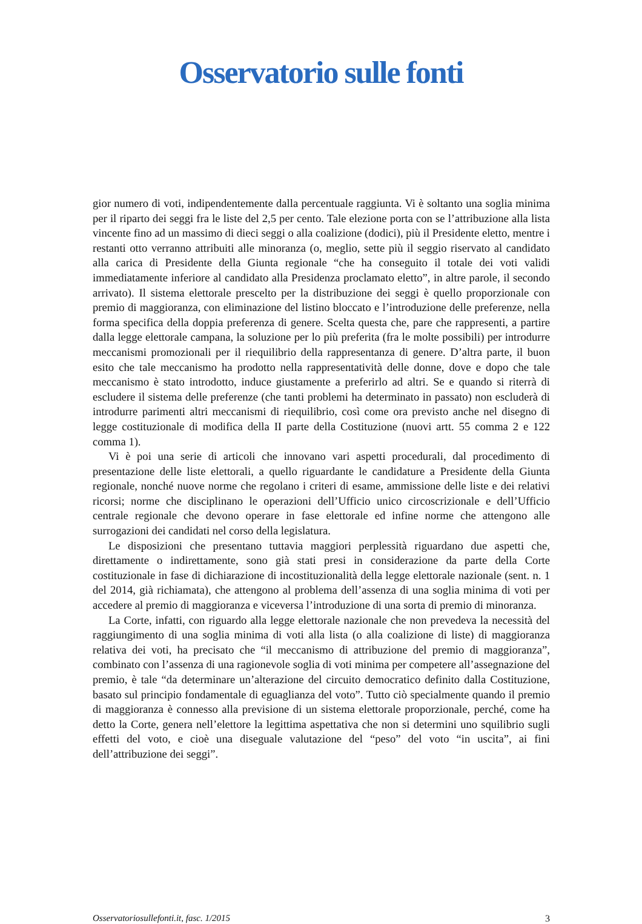Osservatorio sulle fonti
gior numero di voti, indipendentemente dalla percentuale raggiunta. Vi è soltanto una soglia minima per il riparto dei seggi fra le liste del 2,5 per cento. Tale elezione porta con se l’attribuzione alla lista vincente fino ad un massimo di dieci seggi o alla coalizione (dodici), più il Presidente eletto, mentre i restanti otto verranno attribuiti alle minoranza (o, meglio, sette più il seggio riservato al candidato alla carica di Presidente della Giunta regionale “che ha conseguito il totale dei voti validi immediatamente inferiore al candidato alla Presidenza proclamato eletto”, in altre parole, il secondo arrivato). Il sistema elettorale prescelto per la distribuzione dei seggi è quello proporzionale con premio di maggioranza, con eliminazione del listino bloccato e l’introduzione delle preferenze, nella forma specifica della doppia preferenza di genere. Scelta questa che, pare che rappresenti, a partire dalla legge elettorale campana, la soluzione per lo più preferita (fra le molte possibili) per introdurre meccanismi promozionali per il riequilibrio della rappresentanza di genere. D’altra parte, il buon esito che tale meccanismo ha prodotto nella rappresentatività delle donne, dove e dopo che tale meccanismo è stato introdotto, induce giustamente a preferirlo ad altri. Se e quando si riterrà di escludere il sistema delle preferenze (che tanti problemi ha determinato in passato) non escluderà di introdurre parimenti altri meccanismi di riequilibrio, così come ora previsto anche nel disegno di legge costituzionale di modifica della II parte della Costituzione (nuovi artt. 55 comma 2 e 122 comma 1).
Vi è poi una serie di articoli che innovano vari aspetti procedurali, dal procedimento di presentazione delle liste elettorali, a quello riguardante le candidature a Presidente della Giunta regionale, nonché nuove norme che regolano i criteri di esame, ammissione delle liste e dei relativi ricorsi; norme che disciplinano le operazioni dell’Ufficio unico circoscrizionale e dell’Ufficio centrale regionale che devono operare in fase elettorale ed infine norme che attengono alle surrogazioni dei candidati nel corso della legislatura.
Le disposizioni che presentano tuttavia maggiori perplessità riguardano due aspetti che, direttamente o indirettamente, sono già stati presi in considerazione da parte della Corte costituzionale in fase di dichiarazione di incostituzionalità della legge elettorale nazionale (sent. n. 1 del 2014, già richiamata), che attengono al problema dell’assenza di una soglia minima di voti per accedere al premio di maggioranza e viceversa l’introduzione di una sorta di premio di minoranza.
La Corte, infatti, con riguardo alla legge elettorale nazionale che non prevedeva la necessità del raggiungimento di una soglia minima di voti alla lista (o alla coalizione di liste) di maggioranza relativa dei voti, ha precisato che “il meccanismo di attribuzione del premio di maggioranza”, combinato con l’assenza di una ragionevole soglia di voti minima per competere all’assegnazione del premio, è tale “da determinare un’alterazione del circuito democratico definito dalla Costituzione, basato sul principio fondamentale di eguaglianza del voto”. Tutto ciò specialmente quando il premio di maggioranza è connesso alla previsione di un sistema elettorale proporzionale, perché, come ha detto la Corte, genera nell’elettore la legittima aspettativa che non si determini uno squilibrio sugli effetti del voto, e cioè una diseguale valutazione del “peso” del voto “in uscita”, ai fini dell’attribuzione dei seggi”.
Osservatoriosullefonti.it, fasc. 1/2015 3